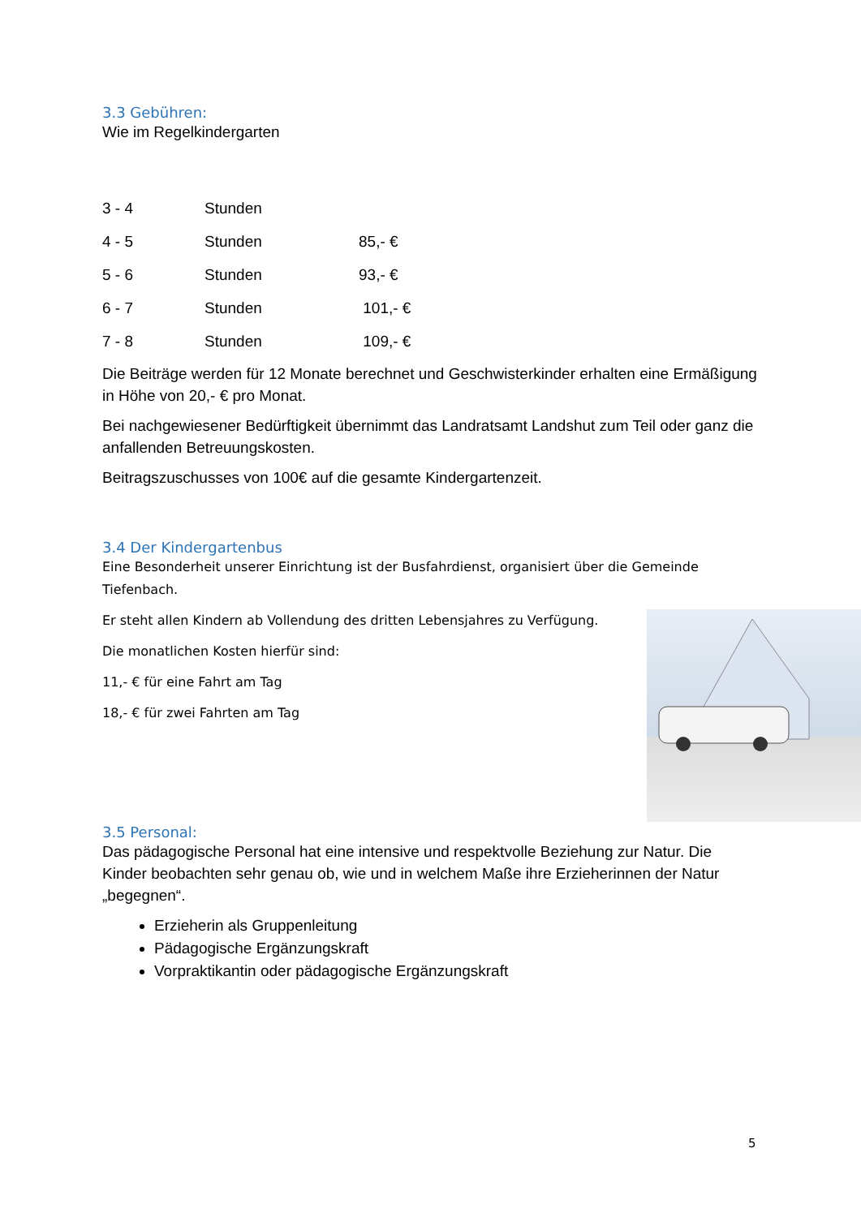3.3 Gebühren:
Wie im Regelkindergarten
| 3 - 4 | Stunden | |
| 4 - 5 | Stunden | 85,- € |
| 5 - 6 | Stunden | 93,- € |
| 6 - 7 | Stunden | 101,- € |
| 7 - 8 | Stunden | 109,- € |
Die Beiträge werden für 12 Monate berechnet und Geschwisterkinder erhalten eine Ermäßigung in Höhe von 20,- € pro Monat.
Bei nachgewiesener Bedürftigkeit übernimmt das Landratsamt Landshut zum Teil oder ganz die anfallenden Betreuungskosten.
Beitragszuschusses von 100€ auf die gesamte Kindergartenzeit.
3.4 Der Kindergartenbus
Eine Besonderheit unserer Einrichtung ist der Busfahrdienst, organisiert über die Gemeinde Tiefenbach.
Er steht allen Kindern ab Vollendung des dritten Lebensjahres zu Verfügung.
Die monatlichen Kosten hierfür sind:
11,- € für eine Fahrt am Tag
18,- € für zwei Fahrten am Tag
3.5 Personal:
Das pädagogische Personal hat eine intensive und respektvolle Beziehung zur Natur. Die Kinder beobachten sehr genau ob, wie und in welchem Maße ihre Erzieherinnen der Natur „begegnen“.
Erzieherin als Gruppenleitung
Pädagogische Ergänzungskraft
Vorpraktikantin oder pädagogische Ergänzungskraft
5